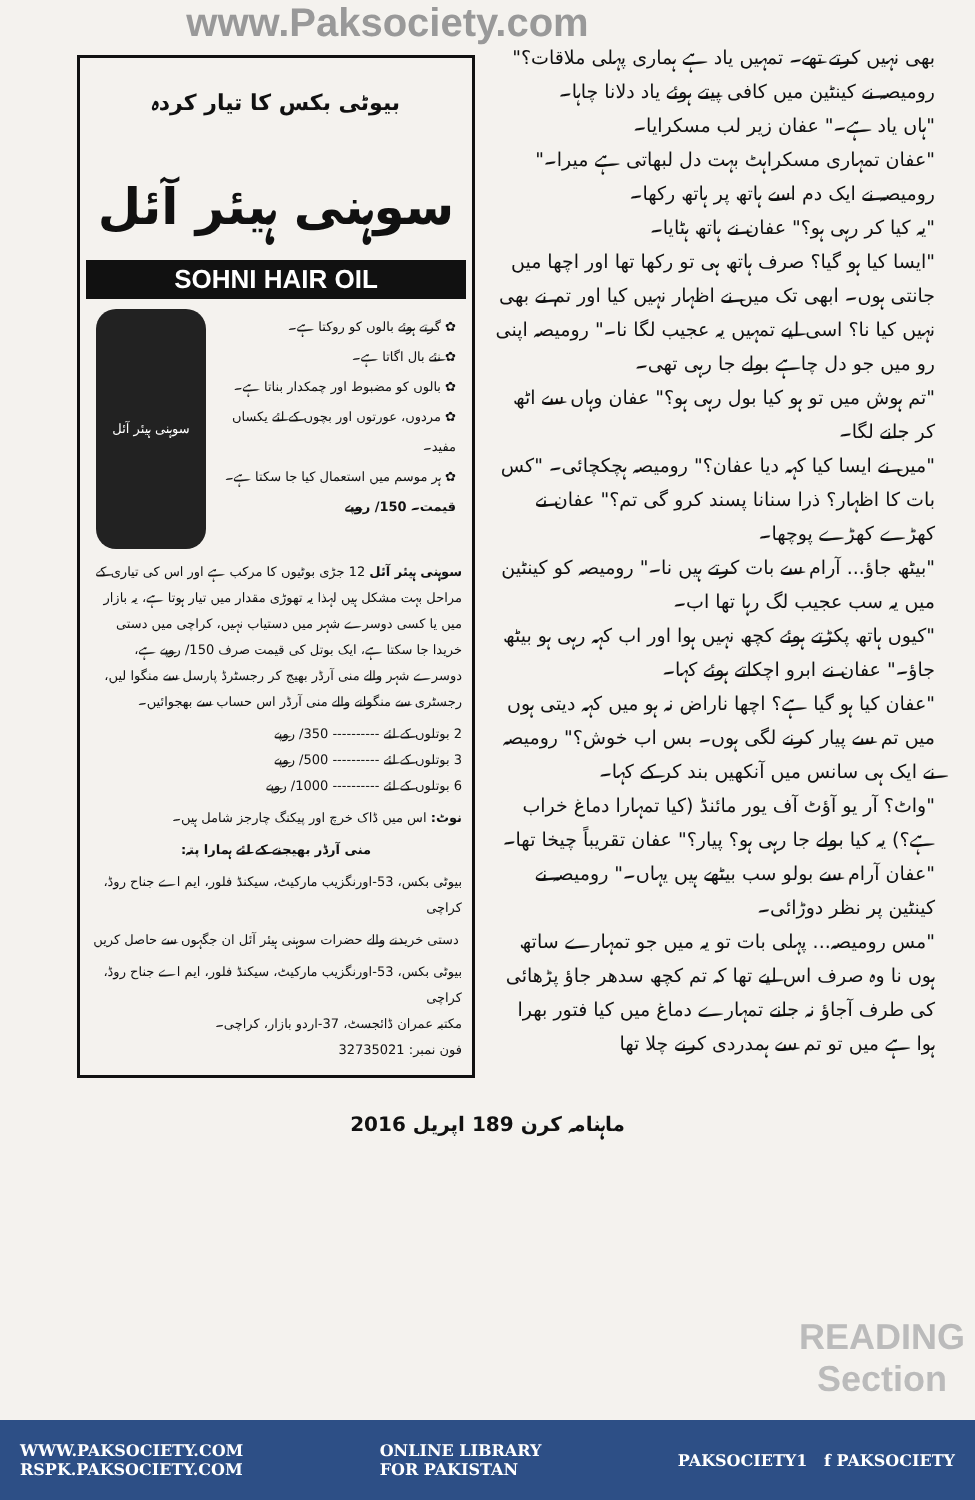www.Paksociety.com
بھی نہیں کرتے تھے۔ تمہیں یاد ہے ہماری پہلی ملاقات؟" رومیصہ نے کینٹین میں کافی پیتے ہوئے یاد دلانا چاہا۔
"ہاں یاد ہے۔" عفان زیر لب مسکرایا۔
"عفان تمہاری مسکراہٹ بہت دل لبھاتی ہے میرا۔" رومیصہ نے ایک دم اسے ہاتھ پر ہاتھ رکھا۔
"یہ کیا کر رہی ہو؟" عفان نے ہاتھ ہٹایا۔
"ایسا کیا ہو گیا؟ صرف ہاتھ ہی تو رکھا تھا اور اچھا میں جانتی ہوں۔ ابھی تک میں نے اظہار نہیں کیا اور تم نے بھی نہیں کیا نا؟ اسی لیے تمہیں یہ عجیب لگا نا۔" رومیصہ اپنی رو میں جو دل چاہے بولے جا رہی تھی۔
"تم ہوش میں تو ہو کیا بول رہی ہو؟" عفان وہاں سے اٹھ کر جانے لگا۔
"میں نے ایسا کیا کہہ دیا عفان؟" رومیصہ ہچکچائی۔ "کس بات کا اظہار؟ ذرا سنانا پسند کرو گی تم؟" عفان نے کھڑے کھڑے پوچھا۔
"بیٹھ جاؤ... آرام سے بات کرتے ہیں نا۔" رومیصہ کو کینٹین میں یہ سب عجیب لگ رہا تھا اب۔
"کیوں ہاتھ پکڑتے ہوئے کچھ نہیں ہوا اور اب کہہ رہی ہو بیٹھ جاؤ۔" عفان نے ابرو اچکاتے ہوئے کہا۔
"عفان کیا ہو گیا ہے؟ اچھا ناراض نہ ہو میں کہہ دیتی ہوں میں تم سے پیار کرنے لگی ہوں۔ بس اب خوش؟" رومیصہ نے ایک ہی سانس میں آنکھیں بند کر کے کہا۔
"واٹ؟ آر یو آؤٹ آف یور مائنڈ (کیا تمہارا دماغ خراب ہے؟) یہ کیا بولے جا رہی ہو؟ پیار؟" عفان تقریباً چیخا تھا۔
"عفان آرام سے بولو سب بیٹھے ہیں یہاں۔" رومیصہ نے کینٹین پر نظر دوڑائی۔
"مس رومیصہ... پہلی بات تو یہ میں جو تمہارے ساتھ ہوں نا وہ صرف اس لیے تھا کہ تم کچھ سدھر جاؤ پڑھائی کی طرف آجاؤ نہ جانے تمہارے دماغ میں کیا فتور بھرا ہوا ہے میں تو تم سے ہمدردی کرنے چلا تھا
بیوٹی بکس کا تیار کردہ
سوہنی ہیئر آئل
SOHNI HAIR OIL
سوہنی ہیئر آئل
✿ گرتے ہوئے بالوں کو روکتا ہے۔
✿ نئے بال اگاتا ہے۔
✿ بالوں کو مضبوط اور چمکدار بناتا ہے۔
✿ مردوں، عورتوں اور بچوں کے لئے یکساں مفید۔
✿ ہر موسم میں استعمال کیا جا سکتا ہے۔
قیمت۔ 150/ روپے
سوہنی ہیئر آئل 12 جڑی بوٹیوں کا مرکب ہے اور اس کی تیاری کے مراحل بہت مشکل ہیں لہذا یہ تھوڑی مقدار میں تیار ہوتا ہے، یہ بازار میں یا کسی دوسرے شہر میں دستیاب نہیں، کراچی میں دستی خریدا جا سکتا ہے، ایک بوتل کی قیمت صرف 150/ روپے ہے، دوسرے شہر والے منی آرڈر بھیج کر رجسٹرڈ پارسل سے منگوا لیں، رجسٹری سے منگوانے والے منی آرڈر اس حساب سے بھجوائیں۔
2 بوتلوں کے لئے ---------- 350/ روپے
3 بوتلوں کے لئے ---------- 500/ روپے
6 بوتلوں کے لئے ---------- 1000/ روپے
نوٹ: اس میں ڈاک خرچ اور پیکنگ چارجز شامل ہیں۔
منی آرڈر بھیجنے کے لئے ہمارا پتہ:
بیوٹی بکس، 53-اورنگزیب مارکیٹ، سیکنڈ فلور، ایم اے جناح روڈ، کراچی
دستی خریدنے والے حضرات سوہنی ہیئر آئل ان جگہوں سے حاصل کریں
بیوٹی بکس، 53-اورنگزیب مارکیٹ، سیکنڈ فلور، ایم اے جناح روڈ، کراچی
مکتبہ عمران ڈائجسٹ، 37-اردو بازار، کراچی۔
فون نمبر: 32735021
ماہنامہ کرن 189 اپریل 2016
READING
Section
WWW.PAKSOCIETY.COM
RSPK.PAKSOCIETY.COM
ONLINE LIBRARY
FOR PAKISTAN
PAKSOCIETY1 f PAKSOCIETY